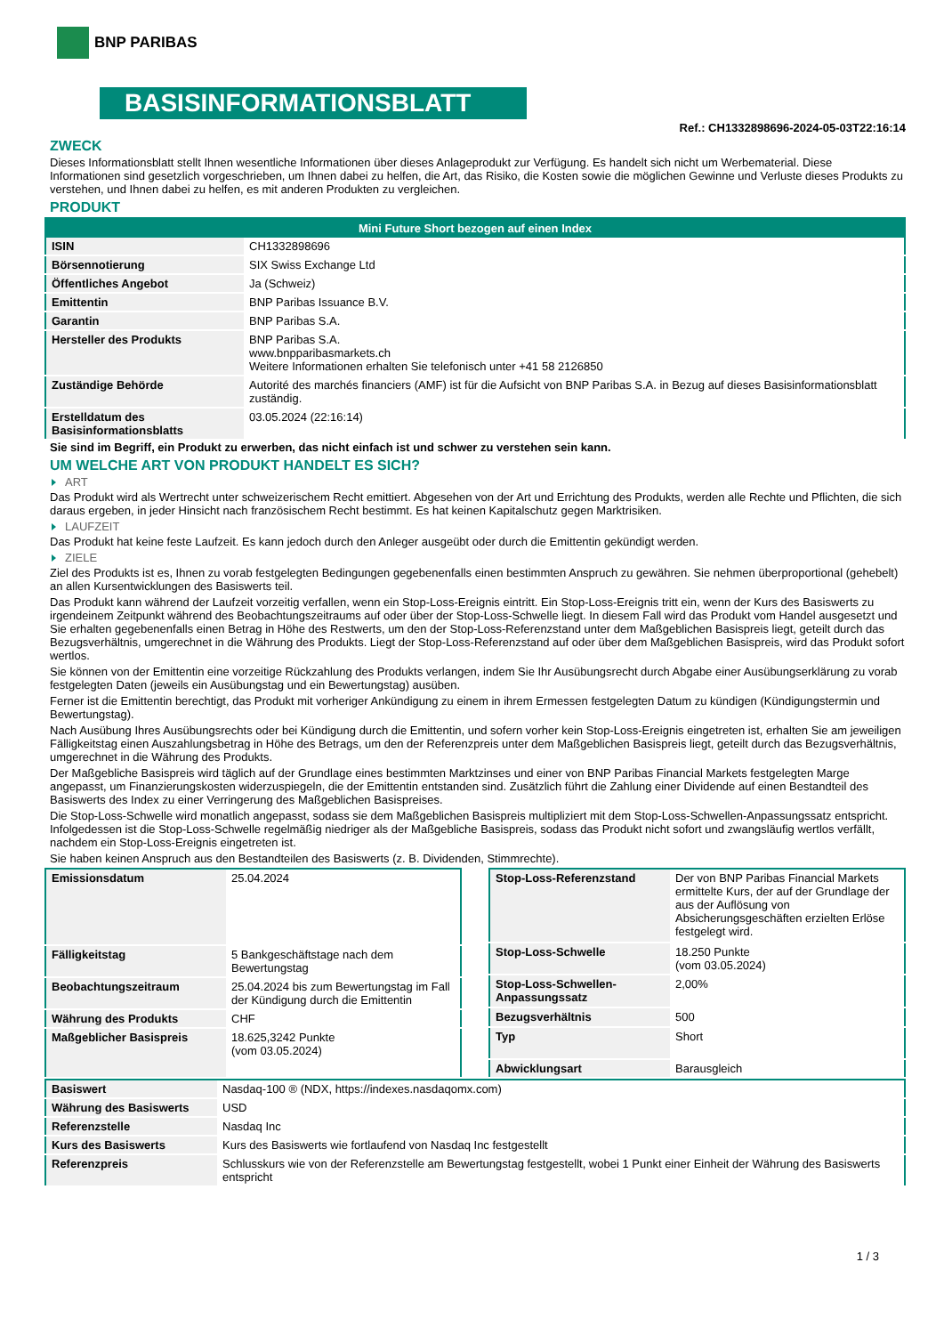BNP PARIBAS
BASISINFORMATIONSBLATT
Ref.: CH1332898696-2024-05-03T22:16:14
ZWECK
Dieses Informationsblatt stellt Ihnen wesentliche Informationen über dieses Anlageprodukt zur Verfügung. Es handelt sich nicht um Werbematerial. Diese Informationen sind gesetzlich vorgeschrieben, um Ihnen dabei zu helfen, die Art, das Risiko, die Kosten sowie die möglichen Gewinne und Verluste dieses Produkts zu verstehen, und Ihnen dabei zu helfen, es mit anderen Produkten zu vergleichen.
PRODUKT
| Mini Future Short bezogen auf einen Index | |
| --- | --- |
| ISIN | CH1332898696 |
| Börsennotierung | SIX Swiss Exchange Ltd |
| Öffentliches Angebot | Ja (Schweiz) |
| Emittentin | BNP Paribas Issuance B.V. |
| Garantin | BNP Paribas S.A. |
| Hersteller des Produkts | BNP Paribas S.A. www.bnpparibasmarkets.ch Weitere Informationen erhalten Sie telefonisch unter +41 58 2126850 |
| Zuständige Behörde | Autorité des marchés financiers (AMF) ist für die Aufsicht von BNP Paribas S.A. in Bezug auf dieses Basisinformationsblatt zuständig. |
| Erstelldatum des Basisinformationsblatts | 03.05.2024 (22:16:14) |
Sie sind im Begriff, ein Produkt zu erwerben, das nicht einfach ist und schwer zu verstehen sein kann.
UM WELCHE ART VON PRODUKT HANDELT ES SICH?
ART
Das Produkt wird als Wertrecht unter schweizerischem Recht emittiert. Abgesehen von der Art und Errichtung des Produkts, werden alle Rechte und Pflichten, die sich daraus ergeben, in jeder Hinsicht nach französischem Recht bestimmt. Es hat keinen Kapitalschutz gegen Marktrisiken.
LAUFZEIT
Das Produkt hat keine feste Laufzeit. Es kann jedoch durch den Anleger ausgeübt oder durch die Emittentin gekündigt werden.
ZIELE
Ziel des Produkts ist es, Ihnen zu vorab festgelegten Bedingungen gegebenenfalls einen bestimmten Anspruch zu gewähren. Sie nehmen überproportional (gehebelt) an allen Kursentwicklungen des Basiswerts teil.
Das Produkt kann während der Laufzeit vorzeitig verfallen, wenn ein Stop-Loss-Ereignis eintritt. Ein Stop-Loss-Ereignis tritt ein, wenn der Kurs des Basiswerts zu irgendeinem Zeitpunkt während des Beobachtungszeitraums auf oder über der Stop-Loss-Schwelle liegt. In diesem Fall wird das Produkt vom Handel ausgesetzt und Sie erhalten gegebenenfalls einen Betrag in Höhe des Restwerts, um den der Stop-Loss-Referenzstand unter dem Maßgeblichen Basispreis liegt, geteilt durch das Bezugsverhältnis, umgerechnet in die Währung des Produkts. Liegt der Stop-Loss-Referenzstand auf oder über dem Maßgeblichen Basispreis, wird das Produkt sofort wertlos.
Sie können von der Emittentin eine vorzeitige Rückzahlung des Produkts verlangen, indem Sie Ihr Ausübungsrecht durch Abgabe einer Ausübungserklärung zu vorab festgelegten Daten (jeweils ein Ausübungstag und ein Bewertungstag) ausüben.
Ferner ist die Emittentin berechtigt, das Produkt mit vorheriger Ankündigung zu einem in ihrem Ermessen festgelegten Datum zu kündigen (Kündigungstermin und Bewertungstag).
Nach Ausübung Ihres Ausübungsrechts oder bei Kündigung durch die Emittentin, und sofern vorher kein Stop-Loss-Ereignis eingetreten ist, erhalten Sie am jeweiligen Fälligkeitstag einen Auszahlungsbetrag in Höhe des Betrags, um den der Referenzpreis unter dem Maßgeblichen Basispreis liegt, geteilt durch das Bezugsverhältnis, umgerechnet in die Währung des Produkts.
Der Maßgebliche Basispreis wird täglich auf der Grundlage eines bestimmten Marktzinses und einer von BNP Paribas Financial Markets festgelegten Marge angepasst, um Finanzierungskosten widerzuspiegeln, die der Emittentin entstanden sind. Zusätzlich führt die Zahlung einer Dividende auf einen Bestandteil des Basiswerts des Index zu einer Verringerung des Maßgeblichen Basispreises.
Die Stop-Loss-Schwelle wird monatlich angepasst, sodass sie dem Maßgeblichen Basispreis multipliziert mit dem Stop-Loss-Schwellen-Anpassungssatz entspricht. Infolgedessen ist die Stop-Loss-Schwelle regelmäßig niedriger als der Maßgebliche Basispreis, sodass das Produkt nicht sofort und zwangsläufig wertlos verfällt, nachdem ein Stop-Loss-Ereignis eingetreten ist.
Sie haben keinen Anspruch aus den Bestandteilen des Basiswerts (z. B. Dividenden, Stimmrechte).
| Emissionsdatum | 25.04.2024 |
| Fälligkeitstag | 5 Bankgeschäftstage nach dem Bewertungstag |
| Beobachtungszeitraum | 25.04.2024 bis zum Bewertungstag im Fall der Kündigung durch die Emittentin |
| Währung des Produkts | CHF |
| Maßgeblicher Basispreis | 18.625,3242 Punkte (vom 03.05.2024) |
| Stop-Loss-Referenzstand | Der von BNP Paribas Financial Markets ermittelte Kurs, der auf der Grundlage der aus der Auflösung von Absicherungsgeschäften erzielten Erlöse festgelegt wird. |
| Stop-Loss-Schwelle | 18.250 Punkte (vom 03.05.2024) |
| Stop-Loss-Schwellen-Anpassungssatz | 2,00% |
| Bezugsverhältnis | 500 |
| Typ | Short |
| Abwicklungsart | Barausgleich |
| Basiswert | Nasdaq-100 ® (NDX, https://indexes.nasdaqomx.com) |
| Währung des Basiswerts | USD |
| Referenzstelle | Nasdaq Inc |
| Kurs des Basiswerts | Kurs des Basiswerts wie fortlaufend von Nasdaq Inc festgestellt |
| Referenzpreis | Schlusskurs wie von der Referenzstelle am Bewertungstag festgestellt, wobei 1 Punkt einer Einheit der Währung des Basiswerts entspricht |
1 / 3